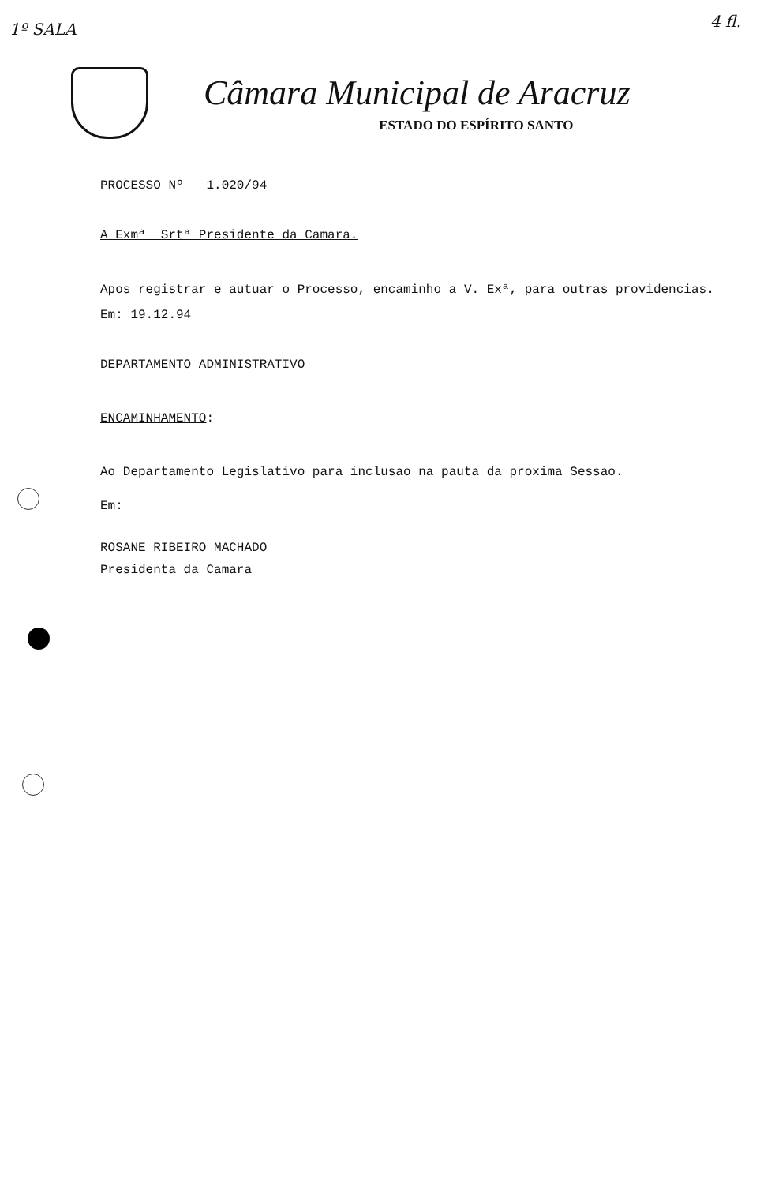1º SALA 4 fl.
Câmara Municipal de Aracruz
ESTADO DO ESPÍRITO SANTO
PROCESSO Nº 1.020/94
A Exmª Srtª Presidente da Camara.
Apos registrar e autuar o Processo, encaminho a V. Exª, para outras providencias.
Em: 19.12.94
DEPARTAMENTO ADMINISTRATIVO
ENCAMINHAMENTO:
Ao Departamento Legislativo para inclusao na pauta da proxima Sessao.
Em:
ROSANE RIBEIRO MACHADO
Presidenta da Camara